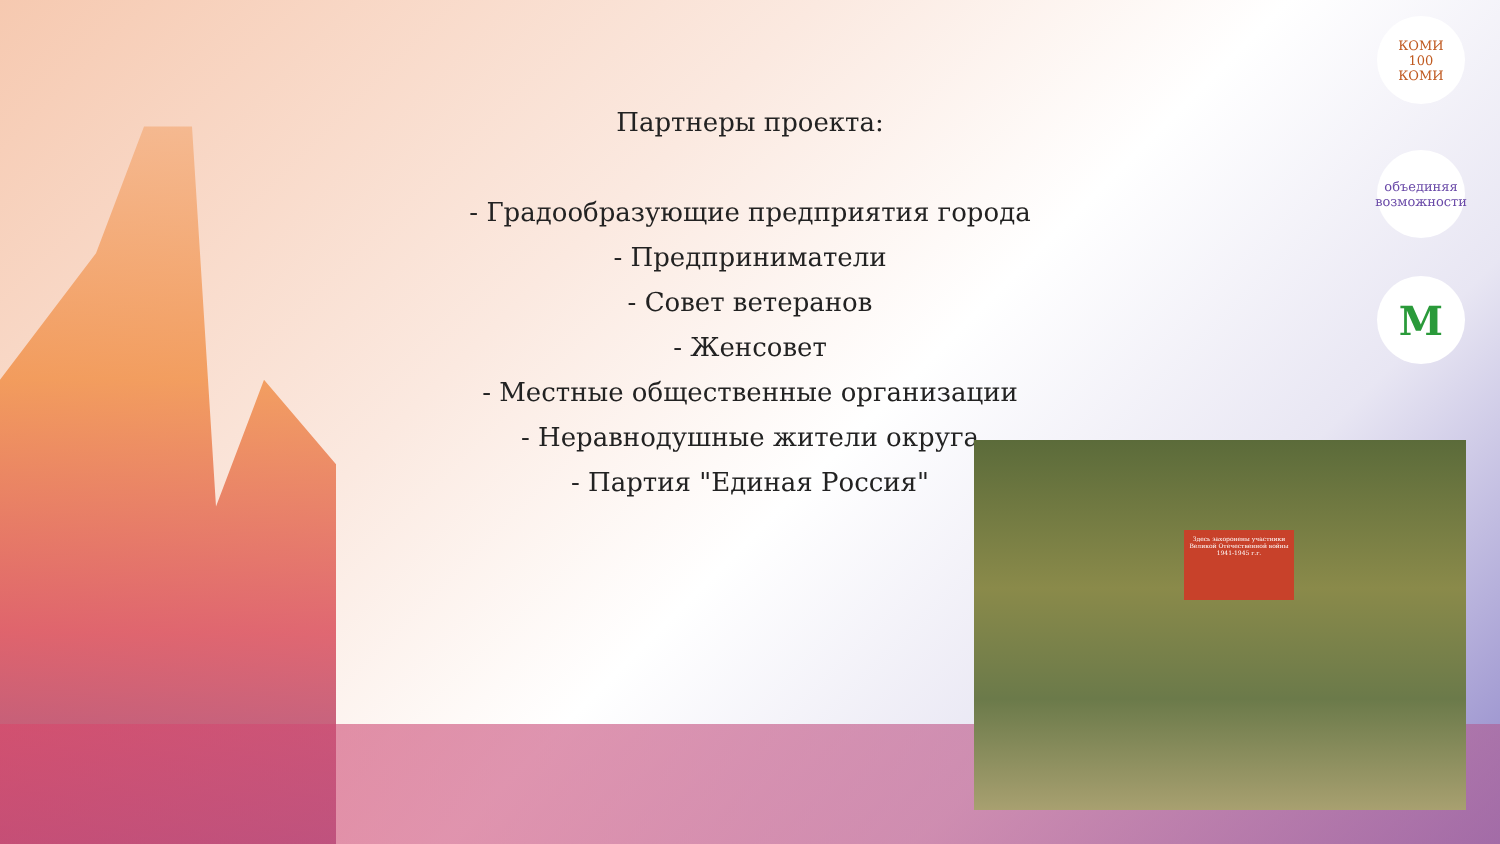КОМИ
100
КОМИ
объединяя возможности
M
Партнеры проекта:
- Градообразующие предприятия города
- Предприниматели
- Совет ветеранов
- Женсовет
- Местные общественные организации
- Неравнодушные жители округа
- Партия "Единая Россия"
Здесь захоронены участники Великой Отечественной войны 1941-1945 г.г.